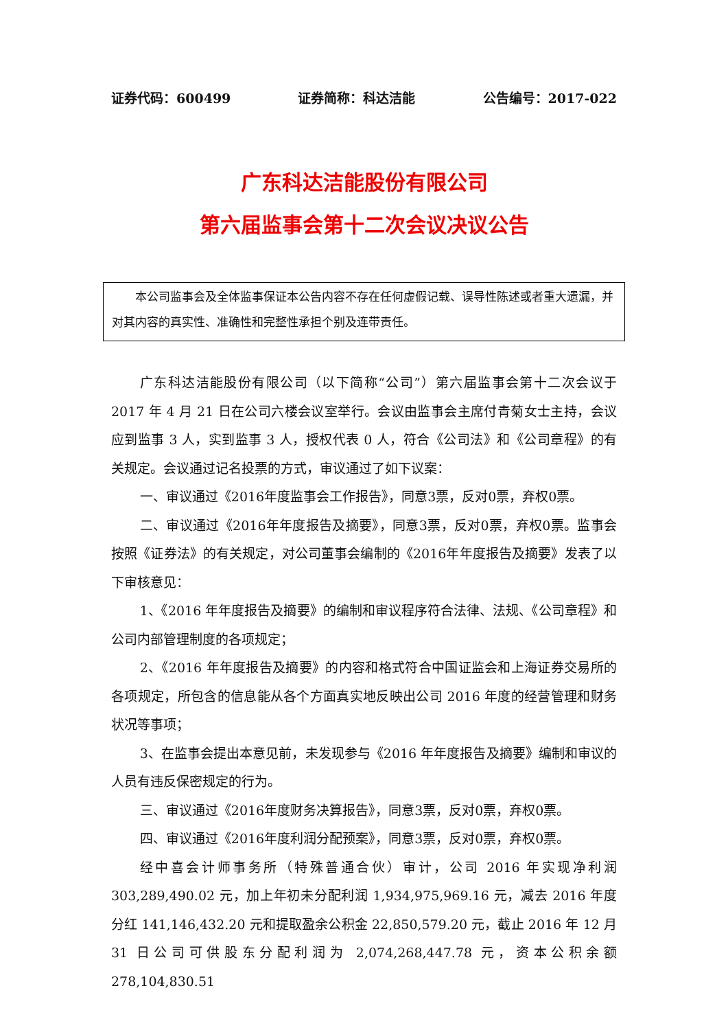证券代码：600499 证券简称：科达洁能 公告编号：2017-022
广东科达洁能股份有限公司
第六届监事会第十二次会议决议公告
本公司监事会及全体监事保证本公告内容不存在任何虚假记载、误导性陈述或者重大遗漏，并对其内容的真实性、准确性和完整性承担个别及连带责任。
广东科达洁能股份有限公司（以下简称“公司”）第六届监事会第十二次会议于 2017 年 4 月 21 日在公司六楼会议室举行。会议由监事会主席付青菊女士主持，会议应到监事 3 人，实到监事 3 人，授权代表 0 人，符合《公司法》和《公司章程》的有关规定。会议通过记名投票的方式，审议通过了如下议案：
一、审议通过《2016年度监事会工作报告》，同意3票，反对0票，弃权0票。
二、审议通过《2016年年度报告及摘要》，同意3票，反对0票，弃权0票。监事会按照《证券法》的有关规定，对公司董事会编制的《2016年年度报告及摘要》发表了以下审核意见：
1、《2016 年年度报告及摘要》的编制和审议程序符合法律、法规、《公司章程》和公司内部管理制度的各项规定；
2、《2016 年年度报告及摘要》的内容和格式符合中国证监会和上海证券交易所的各项规定，所包含的信息能从各个方面真实地反映出公司 2016 年度的经营管理和财务状况等事项；
3、在监事会提出本意见前，未发现参与《2016 年年度报告及摘要》编制和审议的人员有违反保密规定的行为。
三、审议通过《2016年度财务决算报告》，同意3票，反对0票，弃权0票。
四、审议通过《2016年度利润分配预案》，同意3票，反对0票，弃权0票。
经中喜会计师事务所（特殊普通合伙）审计，公司 2016 年实现净利润 303,289,490.02 元，加上年初未分配利润 1,934,975,969.16 元，减去 2016 年度分红 141,146,432.20 元和提取盈余公积金 22,850,579.20 元，截止 2016 年 12 月 31 日公司可供股东分配利润为 2,074,268,447.78 元，资本公积余额 278,104,830.51